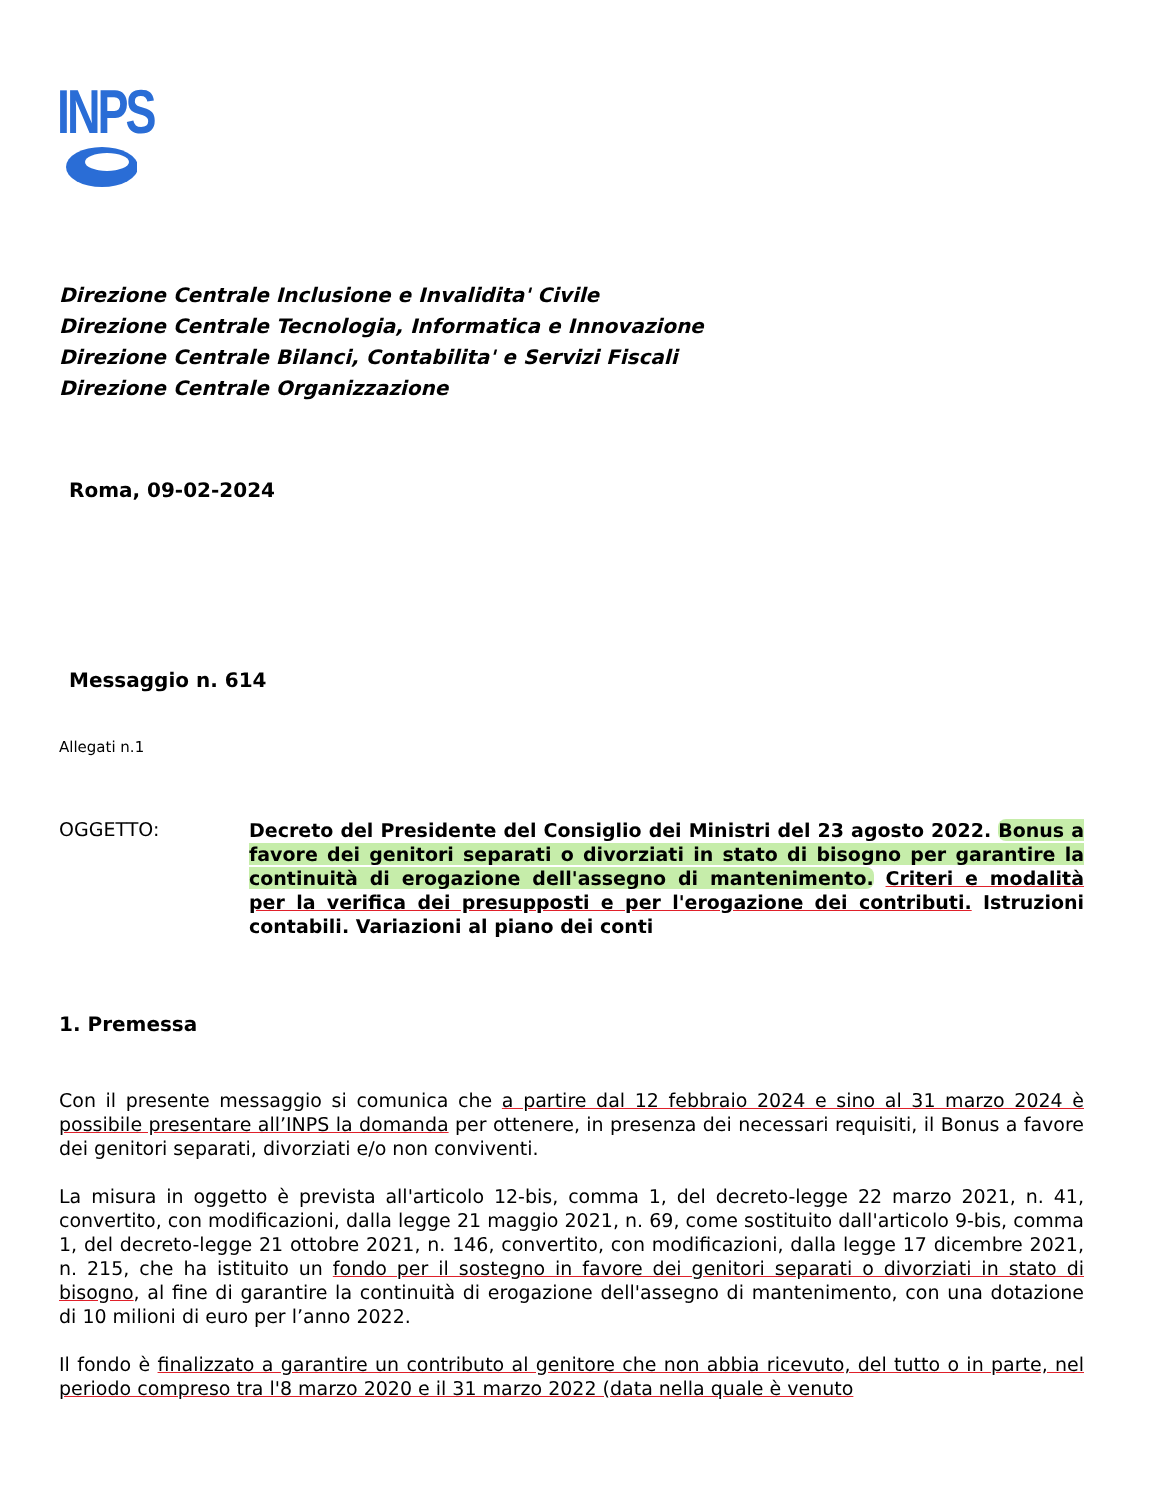INPS
Direzione Centrale Inclusione e Invalidita' Civile
Direzione Centrale Tecnologia, Informatica e Innovazione
Direzione Centrale Bilanci, Contabilita' e Servizi Fiscali
Direzione Centrale Organizzazione
Roma, 09-02-2024
Messaggio n. 614
Allegati n.1
OGGETTO:
Decreto del Presidente del Consiglio dei Ministri del 23 agosto 2022. Bonus a favore dei genitori separati o divorziati in stato di bisogno per garantire la continuità di erogazione dell'assegno di mantenimento. Criteri e modalità per la verifica dei presupposti e per l'erogazione dei contributi. Istruzioni contabili. Variazioni al piano dei conti
1. Premessa
Con il presente messaggio si comunica che a partire dal 12 febbraio 2024 e sino al 31 marzo 2024 è possibile presentare all’INPS la domanda per ottenere, in presenza dei necessari requisiti, il Bonus a favore dei genitori separati, divorziati e/o non conviventi.
La misura in oggetto è prevista all'articolo 12-bis, comma 1, del decreto-legge 22 marzo 2021, n. 41, convertito, con modificazioni, dalla legge 21 maggio 2021, n. 69, come sostituito dall'articolo 9-bis, comma 1, del decreto-legge 21 ottobre 2021, n. 146, convertito, con modificazioni, dalla legge 17 dicembre 2021, n. 215, che ha istituito un fondo per il sostegno in favore dei genitori separati o divorziati in stato di bisogno, al fine di garantire la continuità di erogazione dell'assegno di mantenimento, con una dotazione di 10 milioni di euro per l’anno 2022.
Il fondo è finalizzato a garantire un contributo al genitore che non abbia ricevuto, del tutto o in parte, nel periodo compreso tra l'8 marzo 2020 e il 31 marzo 2022 (data nella quale è venuto